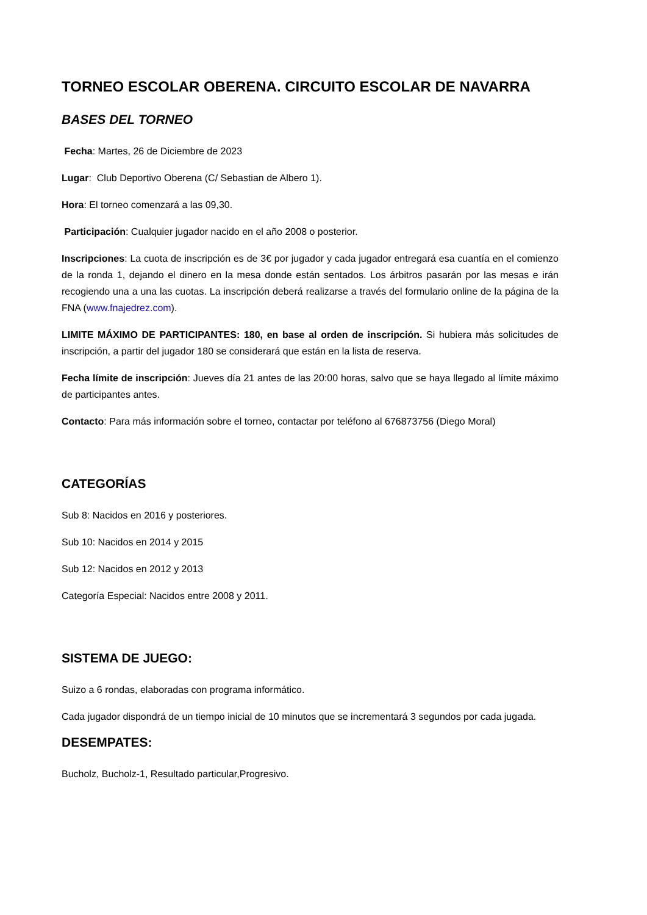TORNEO ESCOLAR OBERENA. CIRCUITO ESCOLAR DE NAVARRA
BASES DEL TORNEO
Fecha: Martes, 26 de Diciembre de 2023
Lugar: Club Deportivo Oberena (C/ Sebastian de Albero 1).
Hora: El torneo comenzará a las 09,30.
Participación: Cualquier jugador nacido en el año 2008 o posterior.
Inscripciones: La cuota de inscripción es de 3€ por jugador y cada jugador entregará esa cuantía en el comienzo de la ronda 1, dejando el dinero en la mesa donde están sentados. Los árbitros pasarán por las mesas e irán recogiendo una a una las cuotas. La inscripción deberá realizarse a través del formulario online de la página de la FNA (www.fnajedrez.com).
LIMITE MÁXIMO DE PARTICIPANTES: 180, en base al orden de inscripción. Si hubiera más solicitudes de inscripción, a partir del jugador 180 se considerará que están en la lista de reserva.
Fecha límite de inscripción: Jueves día 21 antes de las 20:00 horas, salvo que se haya llegado al límite máximo de participantes antes.
Contacto: Para más información sobre el torneo, contactar por teléfono al 676873756 (Diego Moral)
CATEGORÍAS
Sub 8: Nacidos en 2016 y posteriores.
Sub 10: Nacidos en 2014 y 2015
Sub 12: Nacidos en 2012 y 2013
Categoría Especial: Nacidos entre 2008 y 2011.
SISTEMA DE JUEGO:
Suizo a 6 rondas, elaboradas con programa informático.
Cada jugador dispondrá de un tiempo inicial de 10 minutos que se incrementará 3 segundos por cada jugada.
DESEMPATES:
Bucholz, Bucholz-1, Resultado particular,Progresivo.